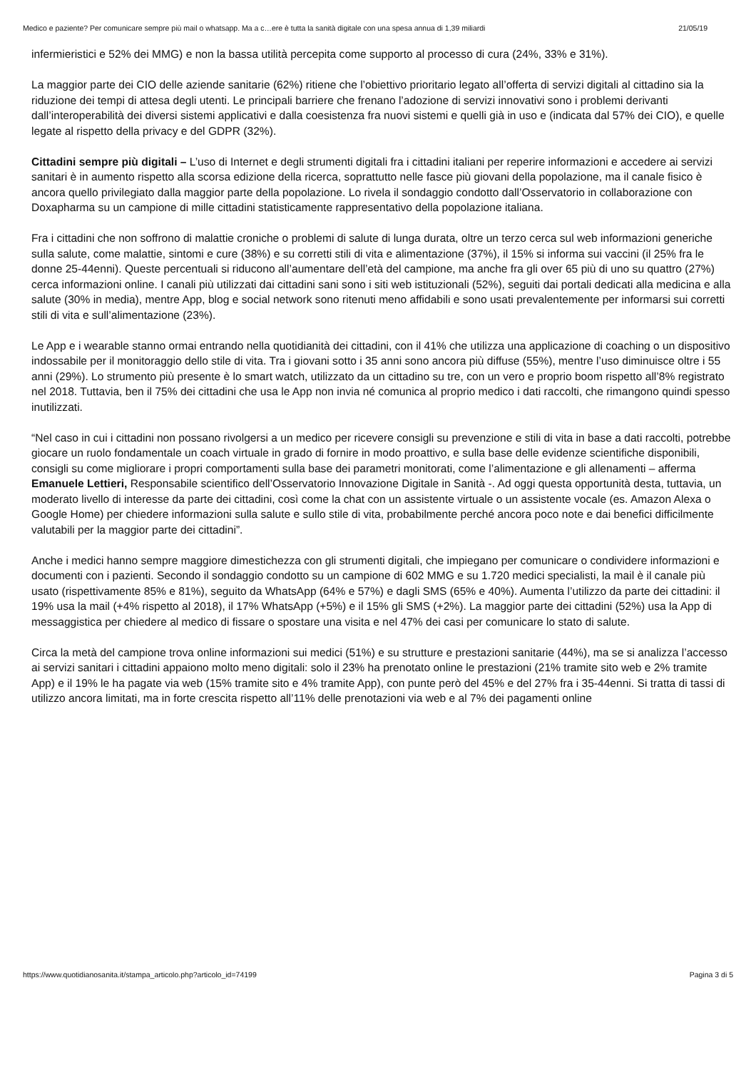Medico e paziente? Per comunicare sempre più mail o whatsapp. Ma a c…ere è tutta la sanità digitale con una spesa annua di 1,39 miliardi 21/05/19
infermieristici e 52% dei MMG) e non la bassa utilità percepita come supporto al processo di cura (24%, 33% e 31%).
La maggior parte dei CIO delle aziende sanitarie (62%) ritiene che l’obiettivo prioritario legato all’offerta di servizi digitali al cittadino sia la riduzione dei tempi di attesa degli utenti. Le principali barriere che frenano l’adozione di servizi innovativi sono i problemi derivanti dall’interoperabilità dei diversi sistemi applicativi e dalla coesistenza fra nuovi sistemi e quelli già in uso e (indicata dal 57% dei CIO), e quelle legate al rispetto della privacy e del GDPR (32%).
Cittadini sempre più digitali – L’uso di Internet e degli strumenti digitali fra i cittadini italiani per reperire informazioni e accedere ai servizi sanitari è in aumento rispetto alla scorsa edizione della ricerca, soprattutto nelle fasce più giovani della popolazione, ma il canale fisico è ancora quello privilegiato dalla maggior parte della popolazione. Lo rivela il sondaggio condotto dall’Osservatorio in collaborazione con Doxapharma su un campione di mille cittadini statisticamente rappresentativo della popolazione italiana.
Fra i cittadini che non soffrono di malattie croniche o problemi di salute di lunga durata, oltre un terzo cerca sul web informazioni generiche sulla salute, come malattie, sintomi e cure (38%) e su corretti stili di vita e alimentazione (37%), il 15% si informa sui vaccini (il 25% fra le donne 25-44enni). Queste percentuali si riducono all’aumentare dell’età del campione, ma anche fra gli over 65 più di uno su quattro (27%) cerca informazioni online. I canali più utilizzati dai cittadini sani sono i siti web istituzionali (52%), seguiti dai portali dedicati alla medicina e alla salute (30% in media), mentre App, blog e social network sono ritenuti meno affidabili e sono usati prevalentemente per informarsi sui corretti stili di vita e sull’alimentazione (23%).
Le App e i wearable stanno ormai entrando nella quotidianità dei cittadini, con il 41% che utilizza una applicazione di coaching o un dispositivo indossabile per il monitoraggio dello stile di vita. Tra i giovani sotto i 35 anni sono ancora più diffuse (55%), mentre l’uso diminuisce oltre i 55 anni (29%). Lo strumento più presente è lo smart watch, utilizzato da un cittadino su tre, con un vero e proprio boom rispetto all’8% registrato nel 2018. Tuttavia, ben il 75% dei cittadini che usa le App non invia né comunica al proprio medico i dati raccolti, che rimangono quindi spesso inutilizzati.
“Nel caso in cui i cittadini non possano rivolgersi a un medico per ricevere consigli su prevenzione e stili di vita in base a dati raccolti, potrebbe giocare un ruolo fondamentale un coach virtuale in grado di fornire in modo proattivo, e sulla base delle evidenze scientifiche disponibili, consigli su come migliorare i propri comportamenti sulla base dei parametri monitorati, come l’alimentazione e gli allenamenti – afferma Emanuele Lettieri, Responsabile scientifico dell’Osservatorio Innovazione Digitale in Sanità -. Ad oggi questa opportunità desta, tuttavia, un moderato livello di interesse da parte dei cittadini, così come la chat con un assistente virtuale o un assistente vocale (es. Amazon Alexa o Google Home) per chiedere informazioni sulla salute e sullo stile di vita, probabilmente perché ancora poco note e dai benefici difficilmente valutabili per la maggior parte dei cittadini”.
Anche i medici hanno sempre maggiore dimestichezza con gli strumenti digitali, che impiegano per comunicare o condividere informazioni e documenti con i pazienti. Secondo il sondaggio condotto su un campione di 602 MMG e su 1.720 medici specialisti, la mail è il canale più usato (rispettivamente 85% e 81%), seguito da WhatsApp (64% e 57%) e dagli SMS (65% e 40%). Aumenta l’utilizzo da parte dei cittadini: il 19% usa la mail (+4% rispetto al 2018), il 17% WhatsApp (+5%) e il 15% gli SMS (+2%). La maggior parte dei cittadini (52%) usa la App di messaggistica per chiedere al medico di fissare o spostare una visita e nel 47% dei casi per comunicare lo stato di salute.
Circa la metà del campione trova online informazioni sui medici (51%) e su strutture e prestazioni sanitarie (44%), ma se si analizza l’accesso ai servizi sanitari i cittadini appaiono molto meno digitali: solo il 23% ha prenotato online le prestazioni (21% tramite sito web e 2% tramite App) e il 19% le ha pagate via web (15% tramite sito e 4% tramite App), con punte però del 45% e del 27% fra i 35-44enni. Si tratta di tassi di utilizzo ancora limitati, ma in forte crescita rispetto all’11% delle prenotazioni via web e al 7% dei pagamenti online
https://www.quotidianosanita.it/stampa_articolo.php?articolo_id=74199 Pagina 3 di 5